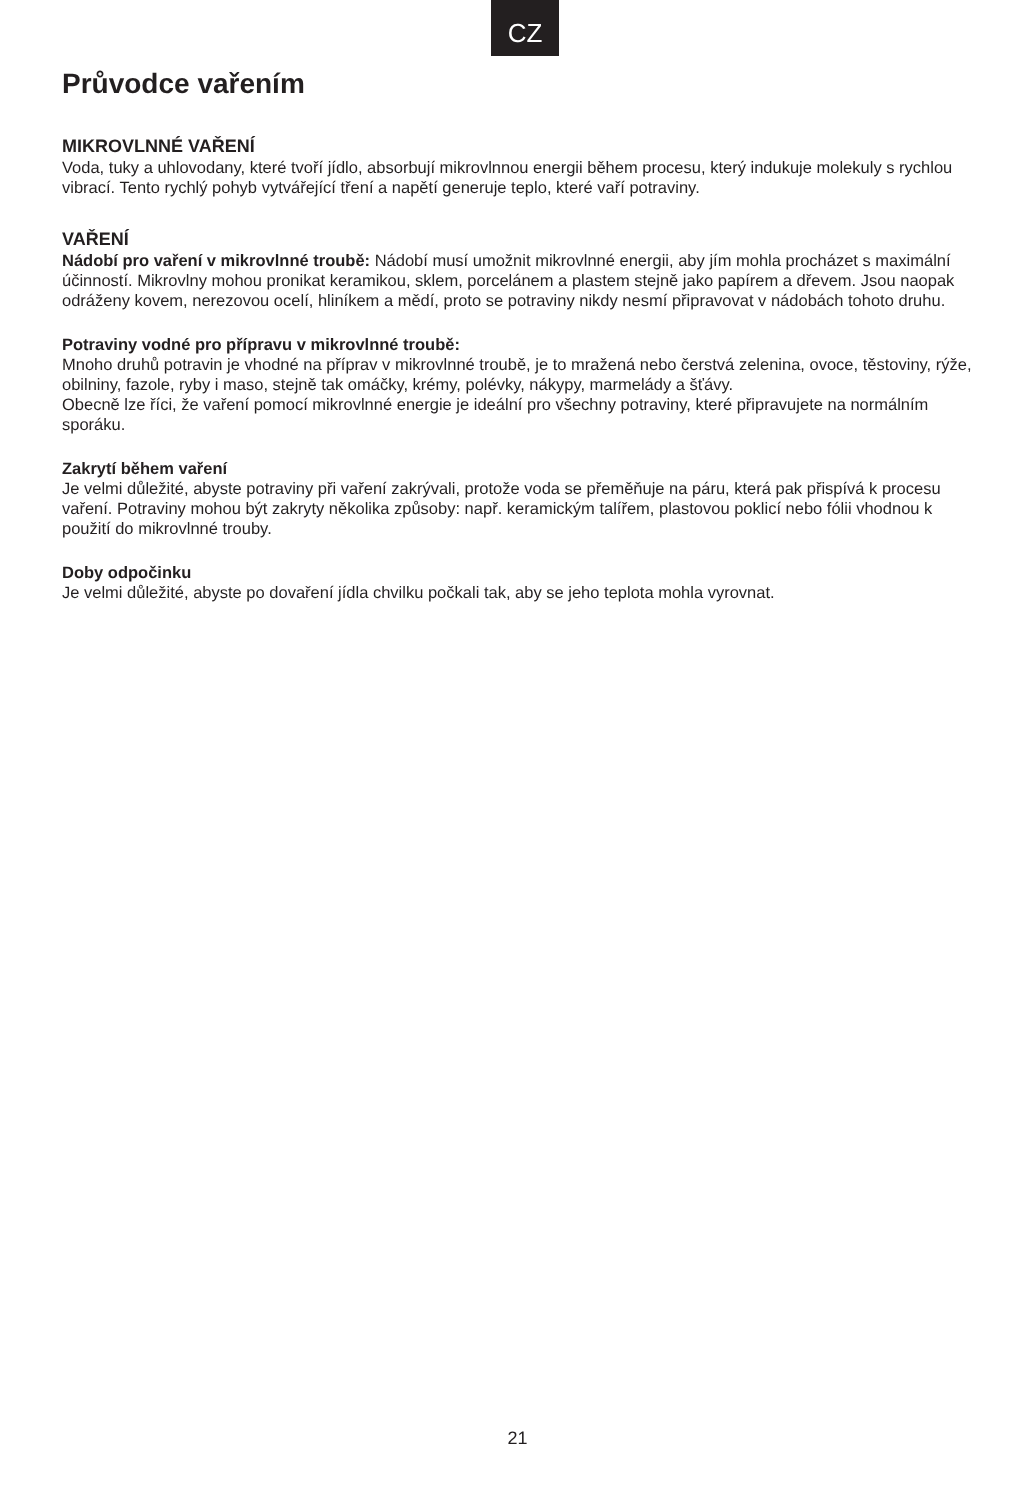CZ
Průvodce vařením
MIKROVLNNÉ VAŘENÍ
Voda, tuky a uhlovodany, které tvoří jídlo, absorbují mikrovlnnou energii během procesu, který indukuje molekuly s rychlou vibrací. Tento rychlý pohyb vytvářející tření a napětí generuje teplo, které vaří potraviny.
VAŘENÍ
Nádobí pro vaření v mikrovlnné troubě: Nádobí musí umožnit mikrovlnné energii, aby jím mohla procházet s maximální účinností. Mikrovlny mohou pronikat keramikou, sklem, porcelánem a plastem stejně jako papírem a dřevem. Jsou naopak odráženy kovem, nerezovou ocelí, hliníkem a mědí, proto se potraviny nikdy nesmí připravovat v nádobách tohoto druhu.
Potraviny vodné pro přípravu v mikrovlnné troubě:
Mnoho druhů potravin je vhodné na příprav v mikrovlnné troubě, je to mražená nebo čerstvá zelenina, ovoce, těstoviny, rýže, obilniny, fazole, ryby i maso, stejně tak omáčky, krémy, polévky, nákypy, marmelády a šťávy.
Obecně lze říci, že vaření pomocí mikrovlnné energie je ideální pro všechny potraviny, které připravujete na normálním sporáku.
Zakrytí během vaření
Je velmi důležité, abyste potraviny při vaření zakrývali, protože voda se přeměňuje na páru, která pak přispívá k procesu vaření. Potraviny mohou být zakryty několika způsoby: např. keramickým talířem, plastovou poklicí nebo fólii vhodnou k použití do mikrovlnné trouby.
Doby odpočinku
Je velmi důležité, abyste po dovaření jídla chvilku počkali tak, aby se jeho teplota mohla vyrovnat.
21